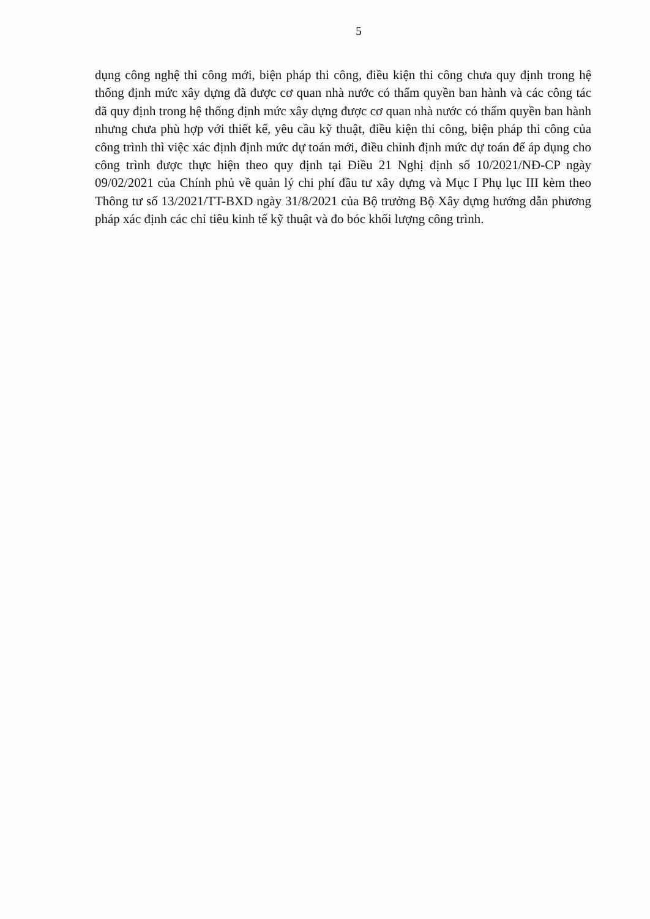5
dụng công nghệ thi công mới, biện pháp thi công, điều kiện thi công chưa quy định trong hệ thống định mức xây dựng đã được cơ quan nhà nước có thẩm quyền ban hành và các công tác đã quy định trong hệ thống định mức xây dựng được cơ quan nhà nước có thẩm quyền ban hành nhưng chưa phù hợp với thiết kế, yêu cầu kỹ thuật, điều kiện thi công, biện pháp thi công của công trình thì việc xác định định mức dự toán mới, điều chỉnh định mức dự toán để áp dụng cho công trình được thực hiện theo quy định tại Điều 21 Nghị định số 10/2021/NĐ-CP ngày 09/02/2021 của Chính phủ về quản lý chi phí đầu tư xây dựng và Mục I Phụ lục III kèm theo Thông tư số 13/2021/TT-BXD ngày 31/8/2021 của Bộ trưởng Bộ Xây dựng hướng dẫn phương pháp xác định các chỉ tiêu kinh tế kỹ thuật và đo bóc khối lượng công trình.